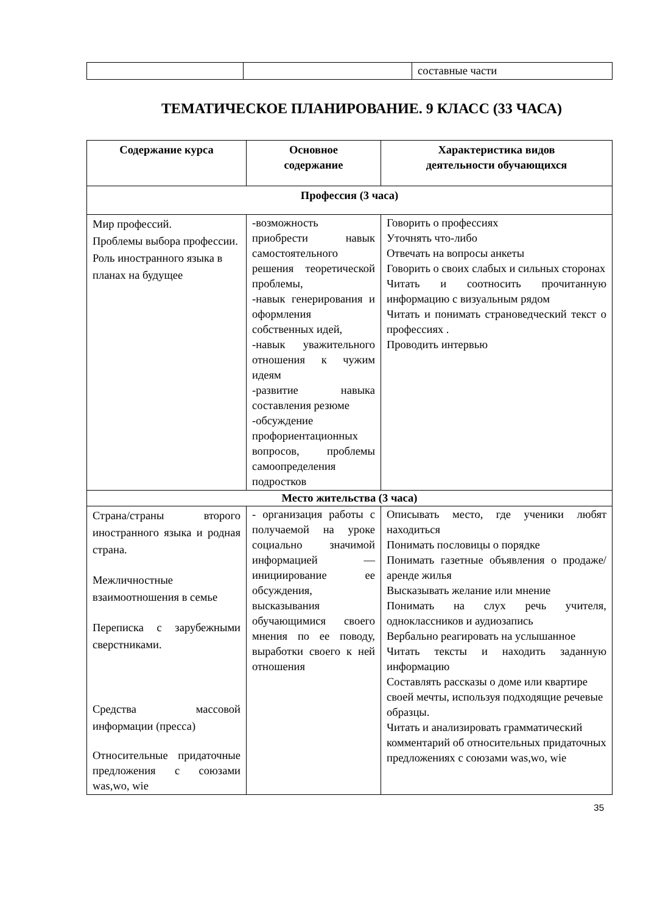| | | составные части |
ТЕМАТИЧЕСКОЕ ПЛАНИРОВАНИЕ. 9 КЛАСС (33 ЧАСА)
| Содержание курса | Основное содержание | Характеристика видов деятельности обучающихся |
| --- | --- | --- |
| Профессия (3 часа) | | |
| Мир профессий. Проблемы выбора профессии. Роль иностранного языка в планах на будущее | -возможность приобрести навык самостоятельного решения теоретической проблемы, -навык генерирования и оформления собственных идей, -навык уважительного отношения к чужим идеям -развитие навыка составления резюме -обсуждение профориентационных вопросов, проблемы самоопределения подростков | Говорить о профессиях Уточнять что-либо Отвечать на вопросы анкеты Говорить о своих слабых и сильных сторонах Читать и соотносить прочитанную информацию с визуальным рядом Читать и понимать страноведческий текст о профессиях . Проводить интервью |
| Место жительства (3 часа) | | |
| Страна/страны второго иностранного языка и родная страна. Межличностные взаимоотношения в семье Переписка с зарубежными сверстниками. Средства массовой информации (пресса) Относительные придаточные предложения с союзами was,wo, wie | - организация работы с получаемой на уроке социально значимой информацией — инициирование ее обсуждения, высказывания обучающимися своего мнения по ее поводу, выработки своего к ней отношения | Описывать место, где ученики любят находиться Понимать пословицы о порядке Понимать газетные объявления о продаже/аренде жилья Высказывать желание или мнение Понимать на слух речь учителя, одноклассников и аудиозапись Вербально реагировать на услышанное Читать тексты и находить заданную информацию Составлять рассказы о доме или квартире своей мечты, используя подходящие речевые образцы. Читать и анализировать грамматический комментарий об относительных придаточных предложениях с союзами was,wo, wie |
35